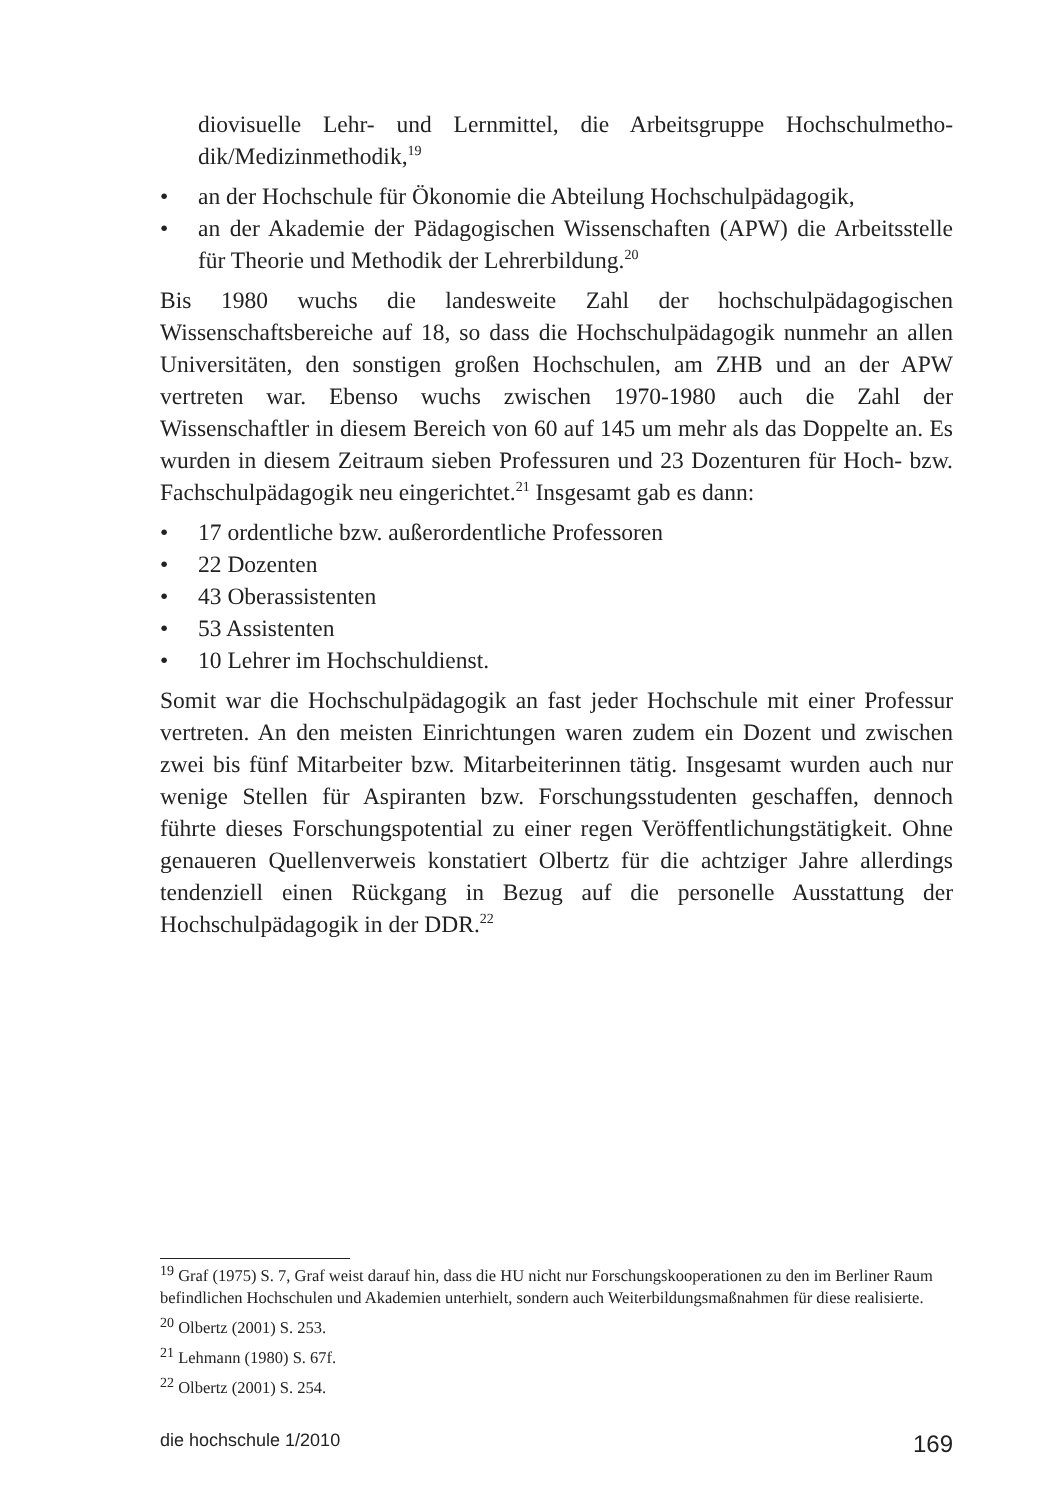diovisuelle Lehr- und Lernmittel, die Arbeitsgruppe Hochschulmetho­dik/Medizinmethodik,<sup>19</sup>
• an der Hochschule für Ökonomie die Abteilung Hochschulpädagogik,
• an der Akademie der Pädagogischen Wissenschaften (APW) die Arbeitsstelle für Theorie und Methodik der Lehrerbildung.<sup>20</sup>
Bis 1980 wuchs die landesweite Zahl der hochschulpädagogischen Wissenschaftsbereiche auf 18, so dass die Hochschulpädagogik nunmehr an allen Universitäten, den sonstigen großen Hochschulen, am ZHB und an der APW vertreten war. Ebenso wuchs zwischen 1970-1980 auch die Zahl der Wissenschaftler in diesem Bereich von 60 auf 145 um mehr als das Doppelte an. Es wurden in diesem Zeitraum sieben Professuren und 23 Dozenturen für Hoch- bzw. Fachschulpädagogik neu eingerichtet.<sup>21</sup> Insgesamt gab es dann:
• 17 ordentliche bzw. außerordentliche Professoren
• 22 Dozenten
• 43 Oberassistenten
• 53 Assistenten
• 10 Lehrer im Hochschuldienst.
Somit war die Hochschulpädagogik an fast jeder Hochschule mit einer Professur vertreten. An den meisten Einrichtungen waren zudem ein Dozent und zwischen zwei bis fünf Mitarbeiter bzw. Mitarbeiterinnen tätig. Insgesamt wurden auch nur wenige Stellen für Aspiranten bzw. Forschungsstudenten geschaffen, dennoch führte dieses Forschungspotential zu einer regen Veröffentlichungstätigkeit. Ohne genaueren Quellenverweis konstatiert Olbertz für die achtziger Jahre allerdings tendenziell einen Rückgang in Bezug auf die personelle Ausstattung der Hochschulpädagogik in der DDR.<sup>22</sup>
<sup>19</sup> Graf (1975) S. 7, Graf weist darauf hin, dass die HU nicht nur Forschungskooperationen zu den im Berliner Raum befindlichen Hochschulen und Akademien unterhielt, sondern auch Weiterbildungsmaßnahmen für diese realisierte.
<sup>20</sup> Olbertz (2001) S. 253.
<sup>21</sup> Lehmann (1980) S. 67f.
<sup>22</sup> Olbertz (2001) S. 254.
die hochschule 1/2010 169